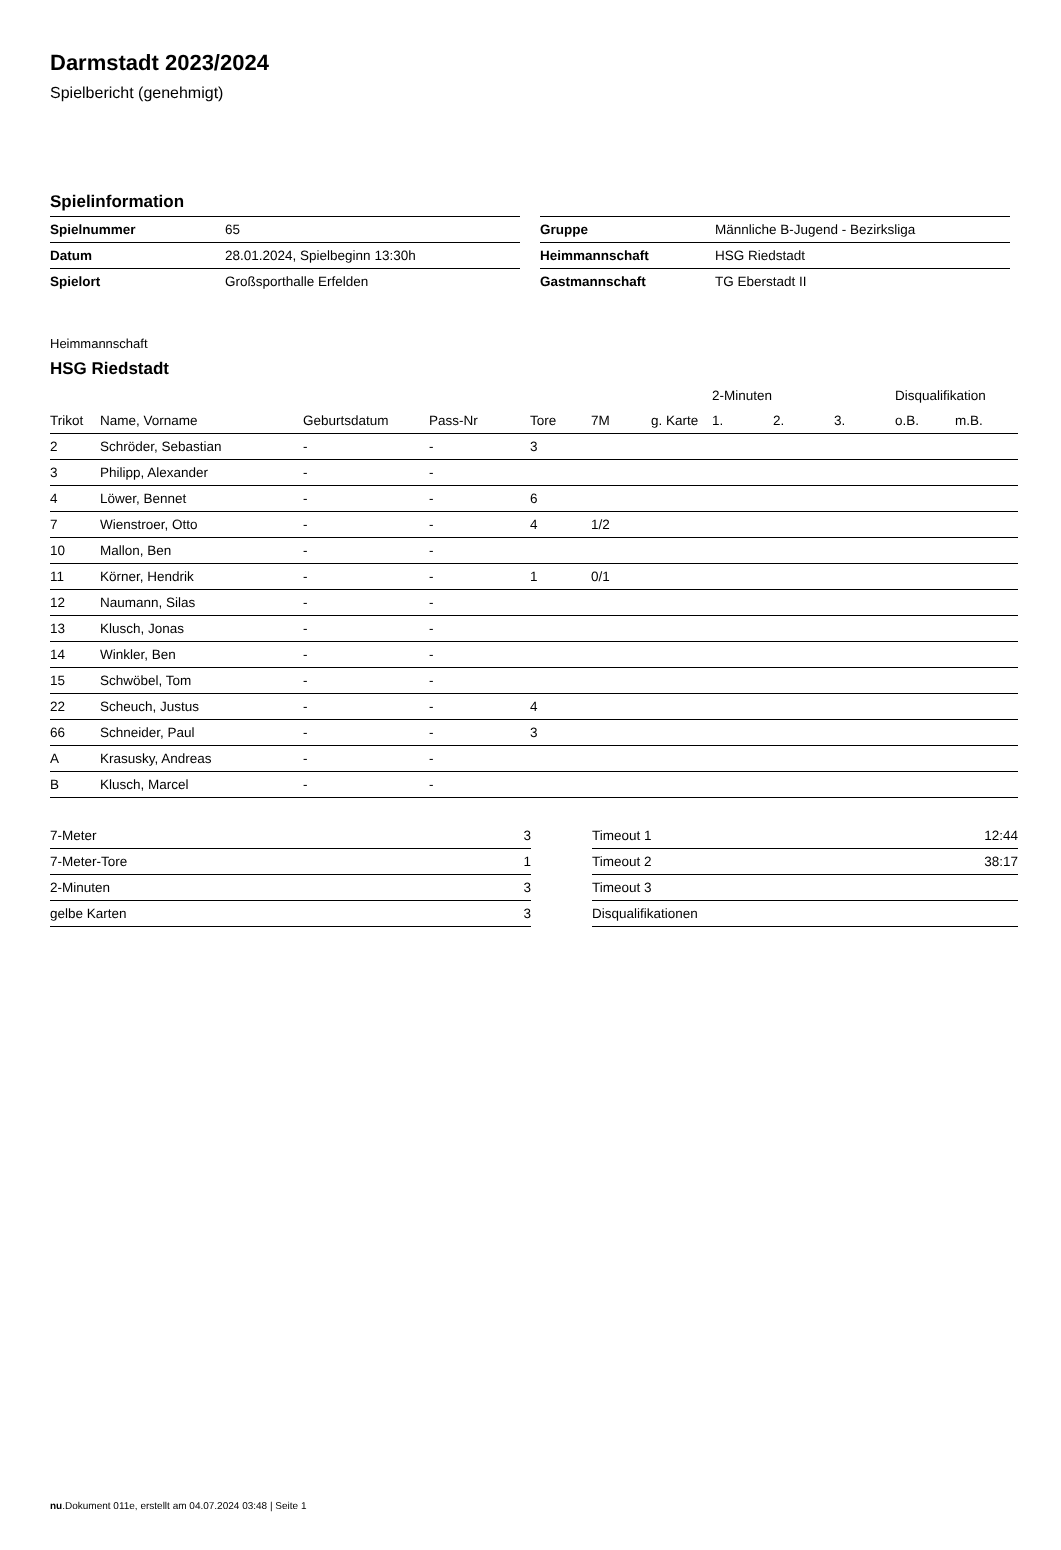Darmstadt 2023/2024
Spielbericht (genehmigt)
Spielinformation
| Spielnummer | 65 |
| Datum | 28.01.2024, Spielbeginn 13:30h |
| Spielort | Großsporthalle Erfelden |
| Gruppe | Männliche B-Jugend - Bezirksliga |
| Heimmannschaft | HSG Riedstadt |
| Gastmannschaft | TG Eberstadt II |
Heimmannschaft
HSG Riedstadt
| | | | | | | | 2-Minuten | | | Disqualifikation | |
| --- | --- | --- | --- | --- | --- | --- | --- | --- | --- | --- | --- |
| Trikot | Name, Vorname | Geburtsdatum | Pass-Nr | Tore | 7M | g. Karte | 1. | 2. | 3. | o.B. | m.B. |
| 2 | Schröder, Sebastian | - | - | 3 | | | | | | | |
| 3 | Philipp, Alexander | - | - | | | | | | | | |
| 4 | Löwer, Bennet | - | - | 6 | | | | | | | |
| 7 | Wienstroer, Otto | - | - | 4 | 1/2 | | | | | | |
| 10 | Mallon, Ben | - | - | | | | | | | | |
| 11 | Körner, Hendrik | - | - | 1 | 0/1 | | | | | | |
| 12 | Naumann, Silas | - | - | | | | | | | | |
| 13 | Klusch, Jonas | - | - | | | | | | | | |
| 14 | Winkler, Ben | - | - | | | | | | | | |
| 15 | Schwöbel, Tom | - | - | | | | | | | | |
| 22 | Scheuch, Justus | - | - | 4 | | | | | | | |
| 66 | Schneider, Paul | - | - | 3 | | | | | | | |
| A | Krasusky, Andreas | - | - | | | | | | | | |
| B | Klusch, Marcel | - | - | | | | | | | | |
| 7-Meter | 3 |
| 7-Meter-Tore | 1 |
| 2-Minuten | 3 |
| gelbe Karten | 3 |
| Timeout 1 | 12:44 |
| Timeout 2 | 38:17 |
| Timeout 3 | |
| Disqualifikationen | |
nu.Dokument 011e, erstellt am 04.07.2024 03:48 | Seite 1